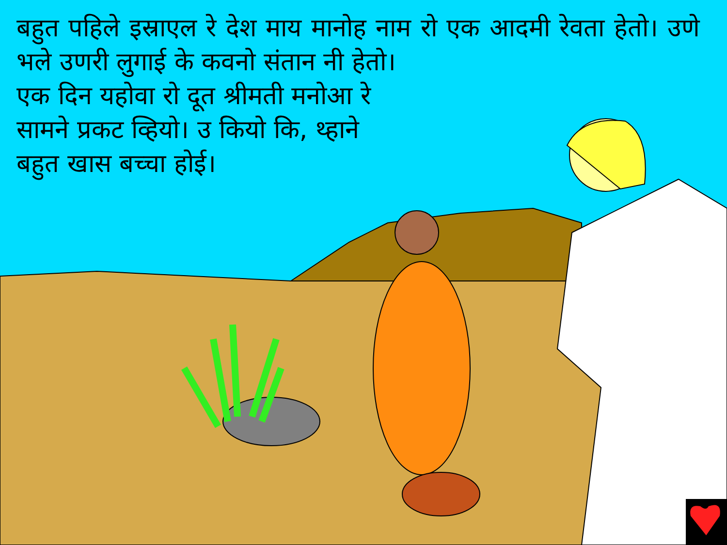बहुत पहिले इस्राएल रे देश माय मानोह नाम रो एक आदमी रेवता हेतो। उणे भले उणरी लुगाई के कवनो संतान नी हेतो।
एक दिन यहोवा रो दूत श्रीमती मनोआ रे
सामने प्रकट व्हियो। उ कियो कि, थ्हाने
बहुत खास बच्चा होई।